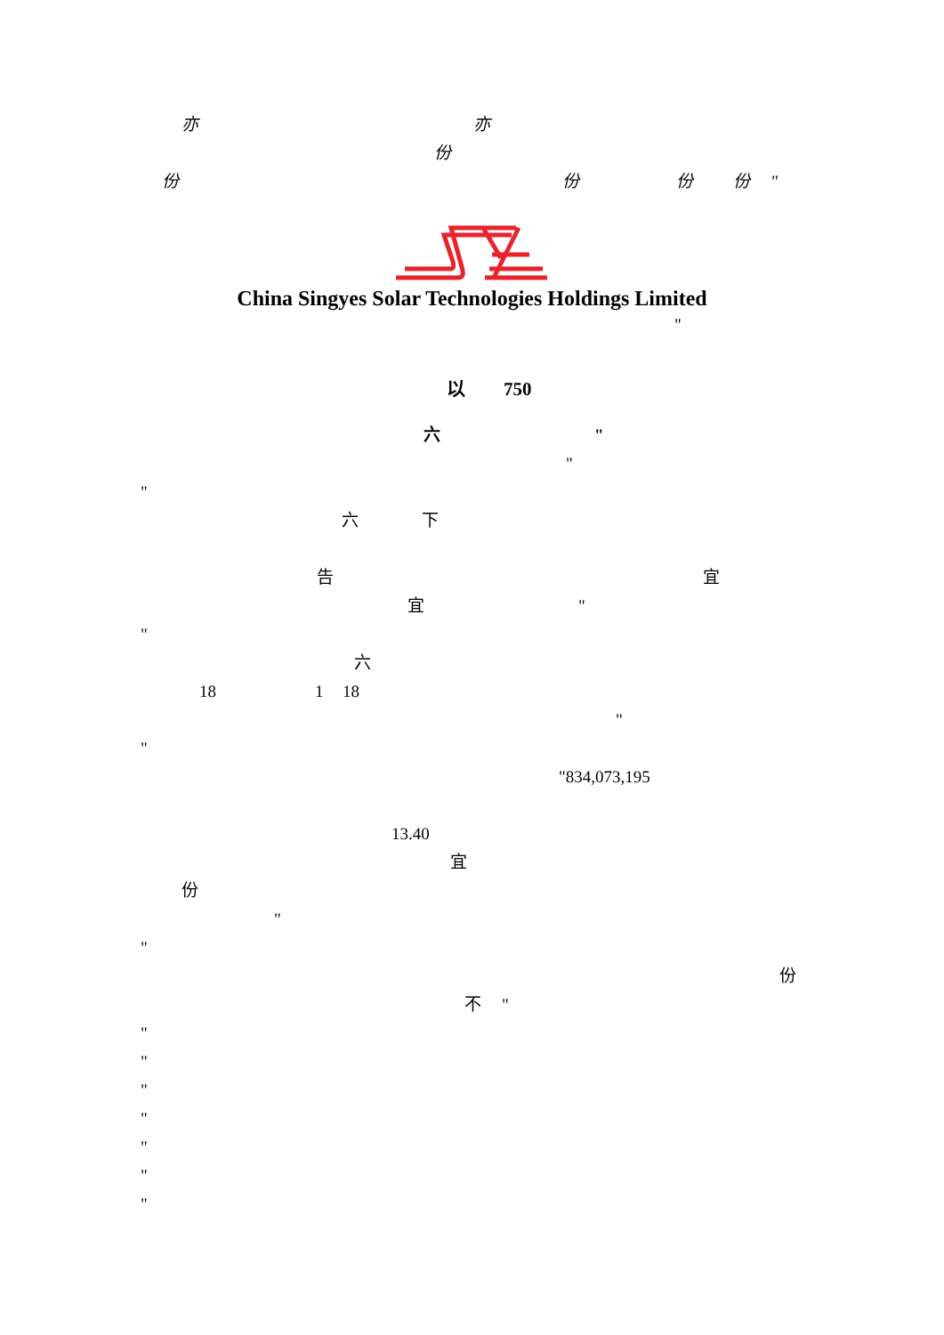亦 亦
份
份 份 份 份 "
China Singyes Solar Technologies Holdings Limited
"
以 750
六 "
"
"
六 下
告 宜
宜 "
"
六
18 1 18
"
"
"834,073,195
13.40
宜
份
"
"
份
不 "
"
"
"
"
"
"
"